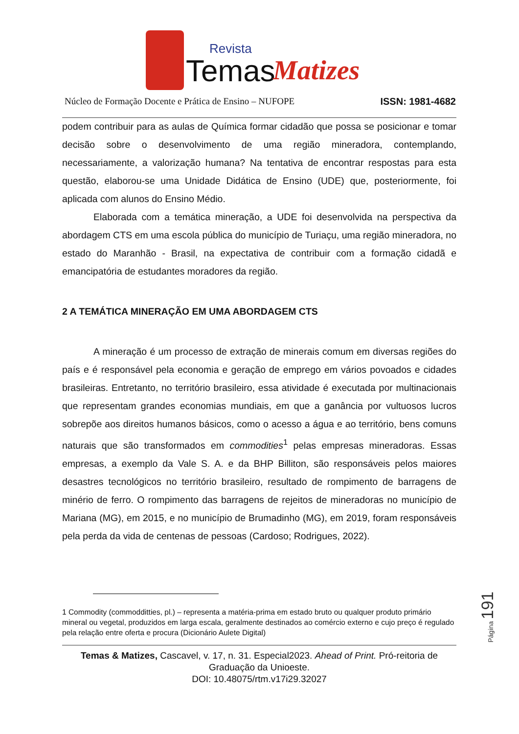Revista
Temas
Matizes
Núcleo de Formação Docente e Prática de Ensino – NUFOPE ISSN: 1981-4682
podem contribuir para as aulas de Química formar cidadão que possa se posicionar e tomar decisão sobre o desenvolvimento de uma região mineradora, contemplando, necessariamente, a valorização humana? Na tentativa de encontrar respostas para esta questão, elaborou-se uma Unidade Didática de Ensino (UDE) que, posteriormente, foi aplicada com alunos do Ensino Médio.
Elaborada com a temática mineração, a UDE foi desenvolvida na perspectiva da abordagem CTS em uma escola pública do município de Turiaçu, uma região mineradora, no estado do Maranhão - Brasil, na expectativa de contribuir com a formação cidadã e emancipatória de estudantes moradores da região.
2 A TEMÁTICA MINERAÇÃO EM UMA ABORDAGEM CTS
A mineração é um processo de extração de minerais comum em diversas regiões do país e é responsável pela economia e geração de emprego em vários povoados e cidades brasileiras. Entretanto, no território brasileiro, essa atividade é executada por multinacionais que representam grandes economias mundiais, em que a ganância por vultuosos lucros sobrepõe aos direitos humanos básicos, como o acesso a água e ao território, bens comuns naturais que são transformados em commodities<sup>1</sup> pelas empresas mineradoras. Essas empresas, a exemplo da Vale S. A. e da BHP Billiton, são responsáveis pelos maiores desastres tecnológicos no território brasileiro, resultado de rompimento de barragens de minério de ferro. O rompimento das barragens de rejeitos de mineradoras no município de Mariana (MG), em 2015, e no município de Brumadinho (MG), em 2019, foram responsáveis pela perda da vida de centenas de pessoas (Cardoso; Rodrigues, 2022).
1 Commodity (commodditties, pl.) – representa a matéria-prima em estado bruto ou qualquer produto primário mineral ou vegetal, produzidos em larga escala, geralmente destinados ao comércio externo e cujo preço é regulado pela relação entre oferta e procura (Dicionário Aulete Digital)
Página 191
Temas & Matizes, Cascavel, v. 17, n. 31. Especial2023. Ahead of Print. Pró-reitoria de Graduação da Unioeste.
DOI: 10.48075/rtm.v17i29.32027